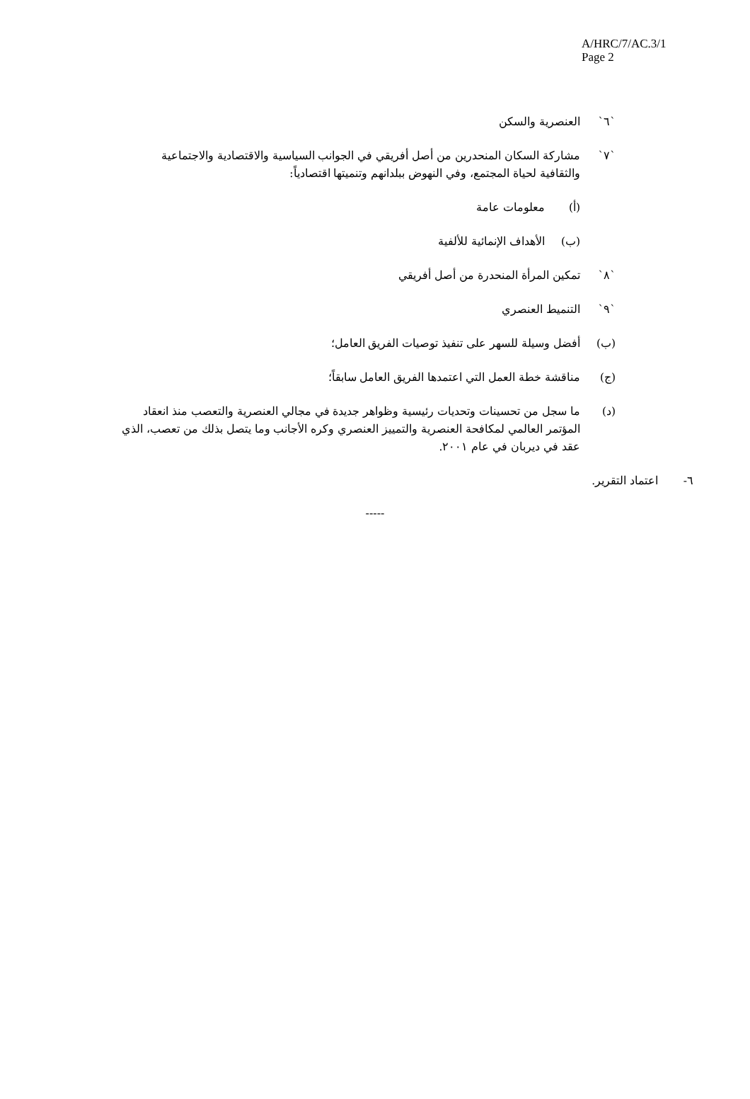A/HRC/7/AC.3/1
Page 2
`٦` العنصرية والسكن
`٧` مشاركة السكان المنحدرين من أصل أفريقي في الجوانب السياسية والاقتصادية والاجتماعية والثقافية لحياة المجتمع، وفي النهوض ببلدانهم وتنميتها اقتصادياً:
(أ) معلومات عامة
(ب) الأهداف الإنمائية للألفية
`٨` تمكين المرأة المنحدرة من أصل أفريقي
`٩` التنميط العنصري
(ب) أفضل وسيلة للسهر على تنفيذ توصيات الفريق العامل؛
(ج) مناقشة خطة العمل التي اعتمدها الفريق العامل سابقاً؛
(د) ما سجل من تحسينات وتحديات رئيسية وظواهر جديدة في مجالي العنصرية والتعصب منذ انعقاد المؤتمر العالمي لمكافحة العنصرية والتمييز العنصري وكره الأجانب وما يتصل بذلك من تعصب، الذي عقد في ديربان في عام ٢٠٠١.
٦- اعتماد التقرير.
-----